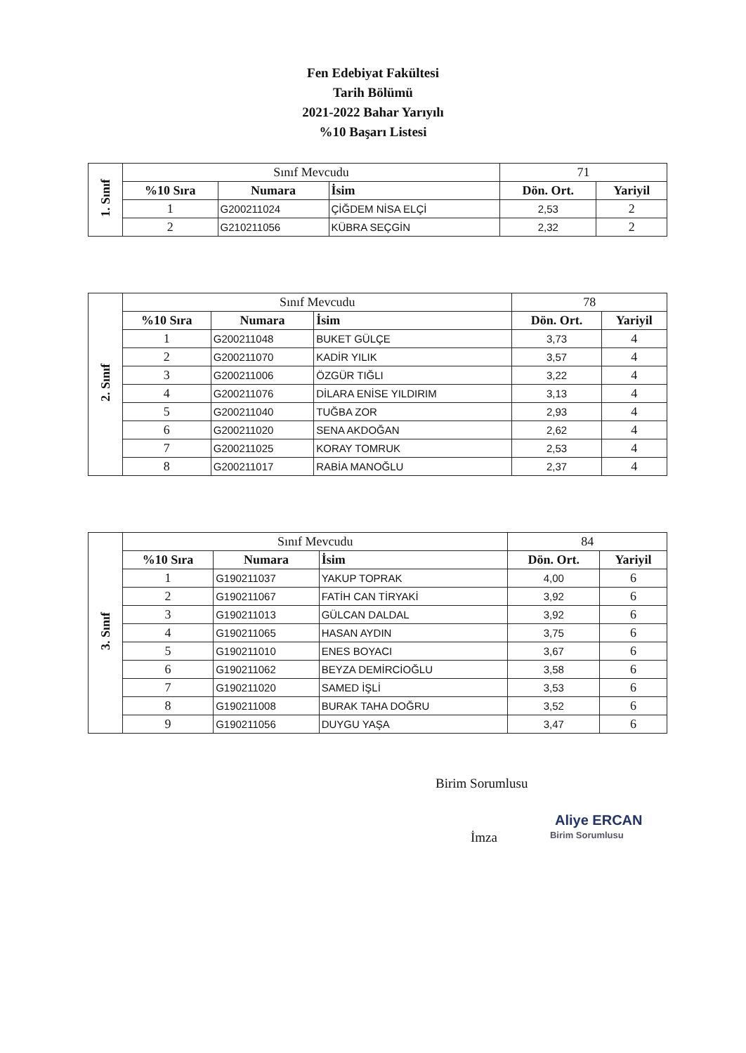Fen Edebiyat Fakültesi
Tarih Bölümü
2021-2022 Bahar Yarıyılı
%10 Başarı Listesi
| 1. Sınıf | Sınıf Mevcudu | | | 71 | |
| | %10 Sıra | Numara | İsim | Dön. Ort. | Yariyil |
| | 1 | G200211024 | ÇİĞDEM NİSA ELÇİ | 2,53 | 2 |
| | 2 | G210211056 | KÜBRA SEÇGİN | 2,32 | 2 |
| 2. Sınıf | Sınıf Mevcudu | | | 78 | |
| | %10 Sıra | Numara | İsim | Dön. Ort. | Yariyil |
| | 1 | G200211048 | BUKET GÜLÇE | 3,73 | 4 |
| | 2 | G200211070 | KADİR YILIK | 3,57 | 4 |
| | 3 | G200211006 | ÖZGÜR TIĞLI | 3,22 | 4 |
| | 4 | G200211076 | DİLARA ENİSE YILDIRIM | 3,13 | 4 |
| | 5 | G200211040 | TUĞBA ZOR | 2,93 | 4 |
| | 6 | G200211020 | SENA AKDOĞAN | 2,62 | 4 |
| | 7 | G200211025 | KORAY TOMRUK | 2,53 | 4 |
| | 8 | G200211017 | RABİA MANOĞLU | 2,37 | 4 |
| 3. Sınıf | Sınıf Mevcudu | | | 84 | |
| | %10 Sıra | Numara | İsim | Dön. Ort. | Yariyil |
| | 1 | G190211037 | YAKUP TOPRAK | 4,00 | 6 |
| | 2 | G190211067 | FATİH CAN TİRYAKİ | 3,92 | 6 |
| | 3 | G190211013 | GÜLCAN DALDAL | 3,92 | 6 |
| | 4 | G190211065 | HASAN AYDIN | 3,75 | 6 |
| | 5 | G190211010 | ENES BOYACI | 3,67 | 6 |
| | 6 | G190211062 | BEYZA DEMİRCİOĞLU | 3,58 | 6 |
| | 7 | G190211020 | SAMED İŞLİ | 3,53 | 6 |
| | 8 | G190211008 | BURAK TAHA DOĞRU | 3,52 | 6 |
| | 9 | G190211056 | DUYGU YAŞA | 3,47 | 6 |
Birim Sorumlusu
Aliye ERCAN
İmza Birim Sorumlusu